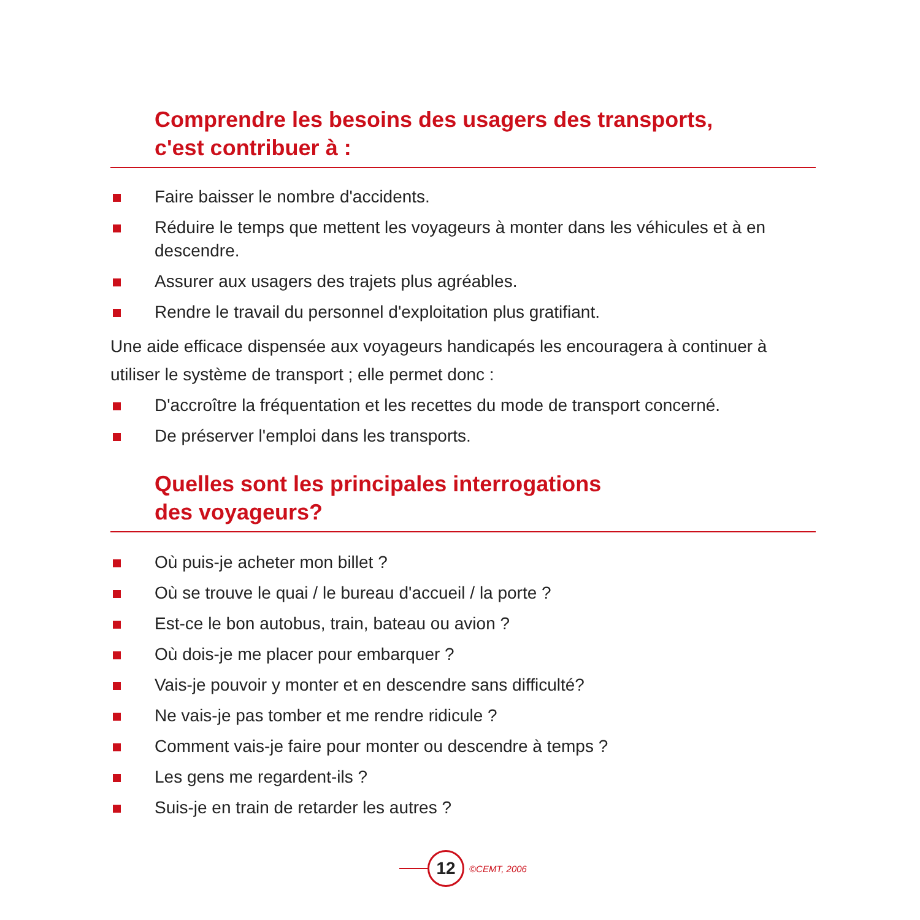Comprendre les besoins des usagers des transports,
c'est contribuer à :
Faire baisser le nombre d'accidents.
Réduire le temps que mettent les voyageurs à monter dans les véhicules et à en descendre.
Assurer aux usagers des trajets plus agréables.
Rendre le travail du personnel d'exploitation plus gratifiant.
Une aide efficace dispensée aux voyageurs handicapés les encouragera à continuer à utiliser le système de transport ; elle permet donc :
D'accroître la fréquentation et les recettes du mode de transport concerné.
De préserver l'emploi dans les transports.
Quelles sont les principales interrogations
des voyageurs?
Où puis-je acheter mon billet ?
Où se trouve le quai / le bureau d'accueil / la porte ?
Est-ce le bon autobus, train, bateau ou avion ?
Où dois-je me placer pour embarquer ?
Vais-je pouvoir y monter et en descendre sans difficulté?
Ne vais-je pas tomber et me rendre ridicule ?
Comment vais-je faire pour monter ou descendre à temps ?
Les gens me regardent-ils ?
Suis-je en train de retarder les autres ?
12
©CEMT, 2006